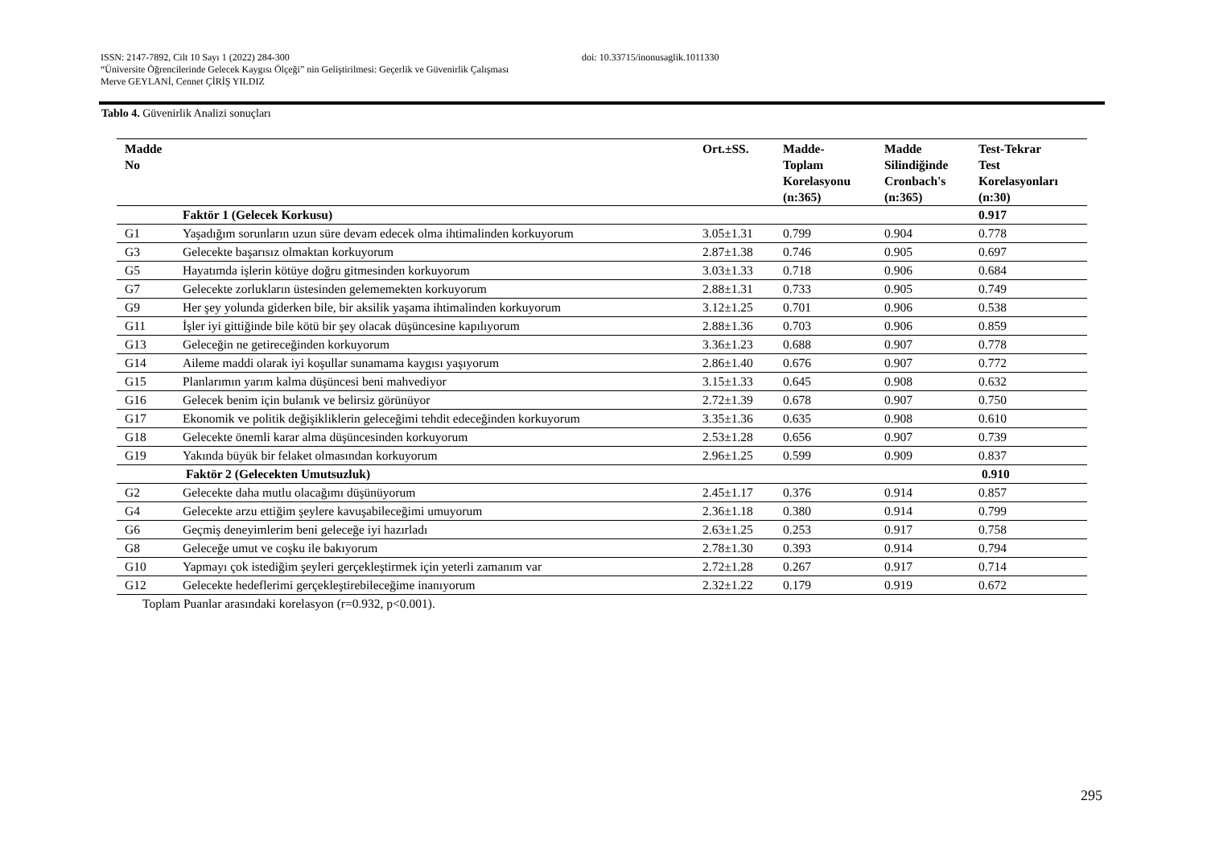ISSN: 2147-7892, Cilt 10 Sayı 1 (2022) 284-300 doi: 10.33715/inonusaglik.1011330
“Üniversite Öğrencilerinde Gelecek Kaygısı Ölçeği” nin Geliştirilmesi: Geçerlik ve Güvenirlik Çalışması
Merve GEYLANİ, Cennet ÇİRİŞ YILDIZ
Tablo 4. Güvenirlik Analizi sonuçları
| Madde No | | Ort.±SS. | Madde- Toplam Korelasyonu (n:365) | Madde Silindiğinde Cronbach's (n:365) | Test-Tekrar Test Korelasyonları (n:30) |
| --- | --- | --- | --- | --- | --- |
| | Faktör 1 (Gelecek Korkusu) | | | | 0.917 |
| G1 | Yaşadığım sorunların uzun süre devam edecek olma ihtimalinden korkuyorum | 3.05±1.31 | 0.799 | 0.904 | 0.778 |
| G3 | Gelecekte başarısız olmaktan korkuyorum | 2.87±1.38 | 0.746 | 0.905 | 0.697 |
| G5 | Hayatımda işlerin kötüye doğru gitmesinden korkuyorum | 3.03±1.33 | 0.718 | 0.906 | 0.684 |
| G7 | Gelecekte zorlukların üstesinden gelememekten korkuyorum | 2.88±1.31 | 0.733 | 0.905 | 0.749 |
| G9 | Her şey yolunda giderken bile, bir aksilik yaşama ihtimalinden korkuyorum | 3.12±1.25 | 0.701 | 0.906 | 0.538 |
| G11 | İşler iyi gittiğinde bile kötü bir şey olacak düşüncesine kapılıyorum | 2.88±1.36 | 0.703 | 0.906 | 0.859 |
| G13 | Geleceğin ne getireceğinden korkuyorum | 3.36±1.23 | 0.688 | 0.907 | 0.778 |
| G14 | Aileme maddi olarak iyi koşullar sunamama kaygısı yaşıyorum | 2.86±1.40 | 0.676 | 0.907 | 0.772 |
| G15 | Planlarımın yarım kalma düşüncesi beni mahvediyor | 3.15±1.33 | 0.645 | 0.908 | 0.632 |
| G16 | Gelecek benim için bulanık ve belirsiz görünüyor | 2.72±1.39 | 0.678 | 0.907 | 0.750 |
| G17 | Ekonomik ve politik değişikliklerin geleceğimi tehdit edeceğinden korkuyorum | 3.35±1.36 | 0.635 | 0.908 | 0.610 |
| G18 | Gelecekte önemli karar alma düşüncesinden korkuyorum | 2.53±1.28 | 0.656 | 0.907 | 0.739 |
| G19 | Yakında büyük bir felaket olmasından korkuyorum | 2.96±1.25 | 0.599 | 0.909 | 0.837 |
| | Faktör 2 (Gelecekten Umutsuzluk) | | | | 0.910 |
| G2 | Gelecekte daha mutlu olacağımı düşünüyorum | 2.45±1.17 | 0.376 | 0.914 | 0.857 |
| G4 | Gelecekte arzu ettiğim şeylere kavuşabileceğimi umuyorum | 2.36±1.18 | 0.380 | 0.914 | 0.799 |
| G6 | Geçmiş deneyimlerim beni geleceğe iyi hazırladı | 2.63±1.25 | 0.253 | 0.917 | 0.758 |
| G8 | Geleceğe umut ve coşku ile bakıyorum | 2.78±1.30 | 0.393 | 0.914 | 0.794 |
| G10 | Yapmayı çok istediğim şeyleri gerçekleştirmek için yeterli zamanım var | 2.72±1.28 | 0.267 | 0.917 | 0.714 |
| G12 | Gelecekte hedeflerimi gerçekleştirebileceğime inanıyorum | 2.32±1.22 | 0.179 | 0.919 | 0.672 |
Toplam Puanlar arasındaki korelasyon (r=0.932, p<0.001).
295